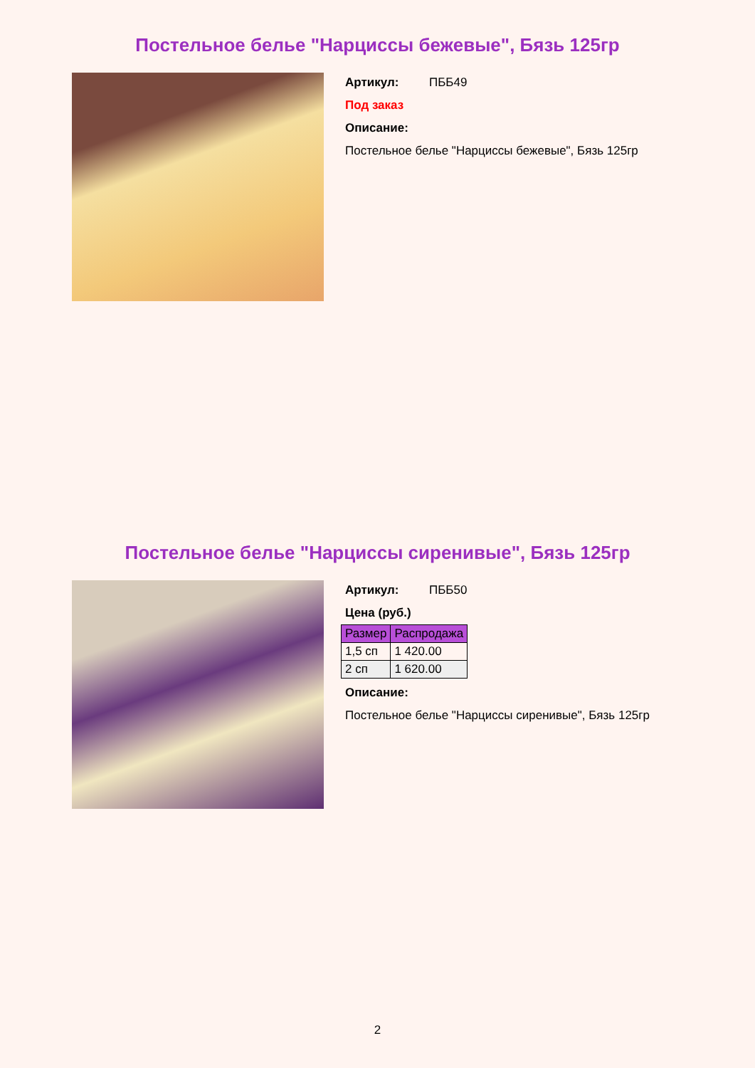Постельное белье "Нарциссы бежевые", Бязь 125гр
Артикул: ПББ49
Под заказ
Описание:
Постельное белье "Нарциссы бежевые", Бязь 125гр
Постельное белье "Нарциссы сиренивые", Бязь 125гр
Артикул: ПББ50
Цена (руб.)
| Размер | Распродажа |
| --- | --- |
| 1,5 сп | 1 420.00 |
| 2 сп | 1 620.00 |
Описание:
Постельное белье "Нарциссы сиренивые", Бязь 125гр
2